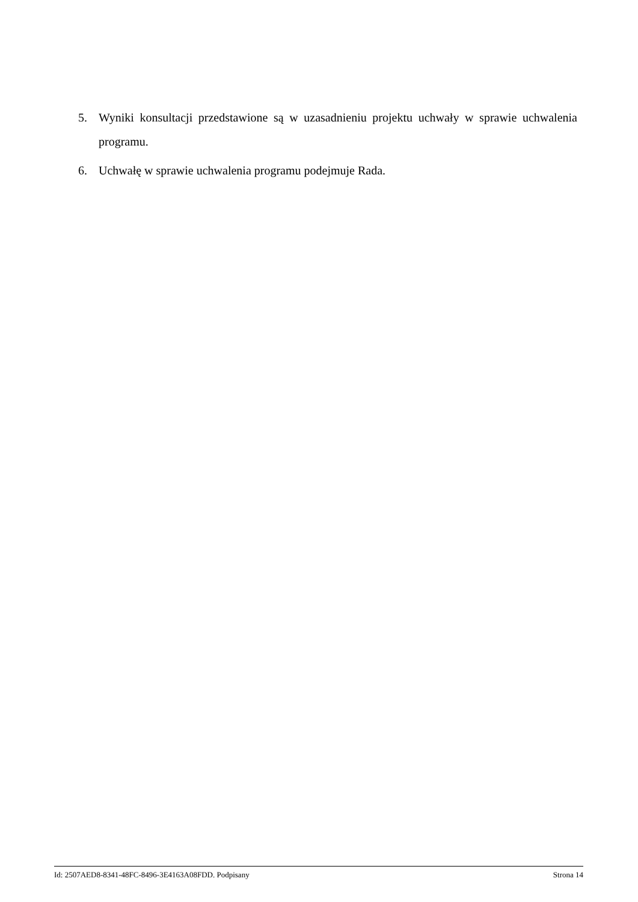5. Wyniki konsultacji przedstawione są w uzasadnieniu projektu uchwały w sprawie uchwalenia programu.
6. Uchwałę w sprawie uchwalenia programu podejmuje Rada.
Id: 2507AED8-8341-48FC-8496-3E4163A08FDD. Podpisany Strona 14